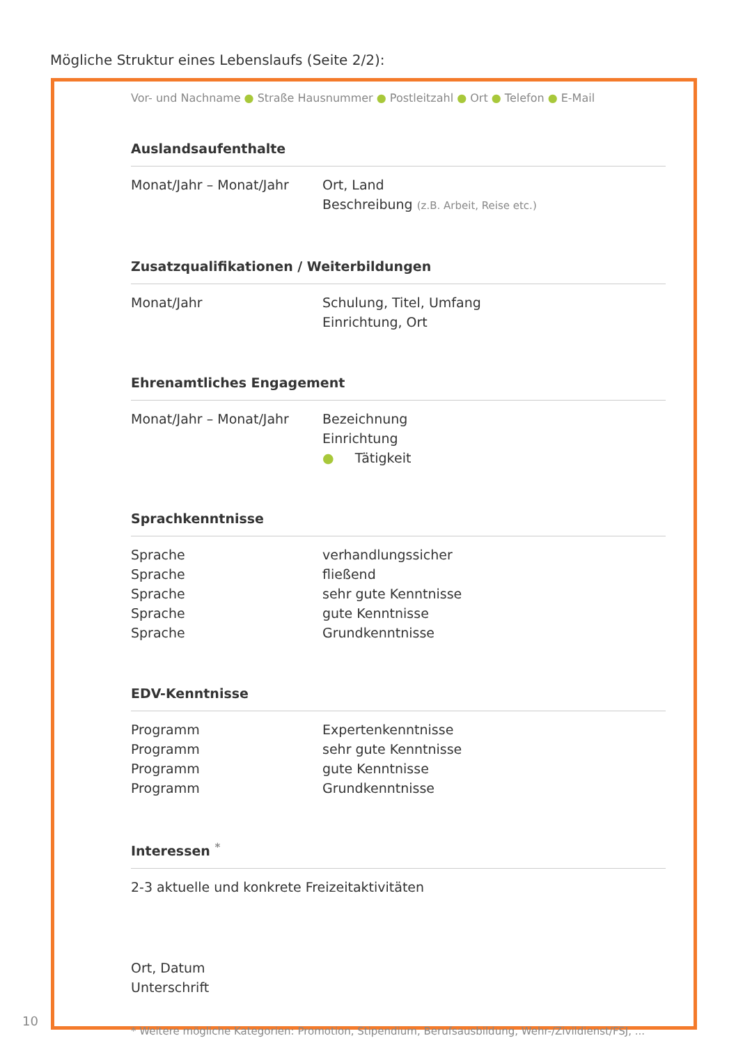Mögliche Struktur eines Lebenslaufs (Seite 2/2):
Vor- und Nachname ● Straße Hausnummer ● Postleitzahl ● Ort ● Telefon ● E-Mail
Auslandsaufenthalte
Monat/Jahr – Monat/Jahr Ort, Land
Beschreibung (z.B. Arbeit, Reise etc.)
Zusatzqualifikationen / Weiterbildungen
Monat/Jahr Schulung, Titel, Umfang
Einrichtung, Ort
Ehrenamtliches Engagement
Monat/Jahr – Monat/Jahr Bezeichnung
Einrichtung
● Tätigkeit
Sprachkenntnisse
Sprache
Sprache
Sprache
Sprache
Sprache
verhandlungssicher
fließend
sehr gute Kenntnisse
gute Kenntnisse
Grundkenntnisse
EDV-Kenntnisse
Programm
Programm
Programm
Programm
Expertenkenntnisse
sehr gute Kenntnisse
gute Kenntnisse
Grundkenntnisse
Interessen <sup>*</sup>
2-3 aktuelle und konkrete Freizeitaktivitäten
Ort, Datum
Unterschrift
* Weitere mögliche Kategorien: Promotion, Stipendium, Berufsausbildung, Wehr-/Zivildienst/FSJ, ...
10